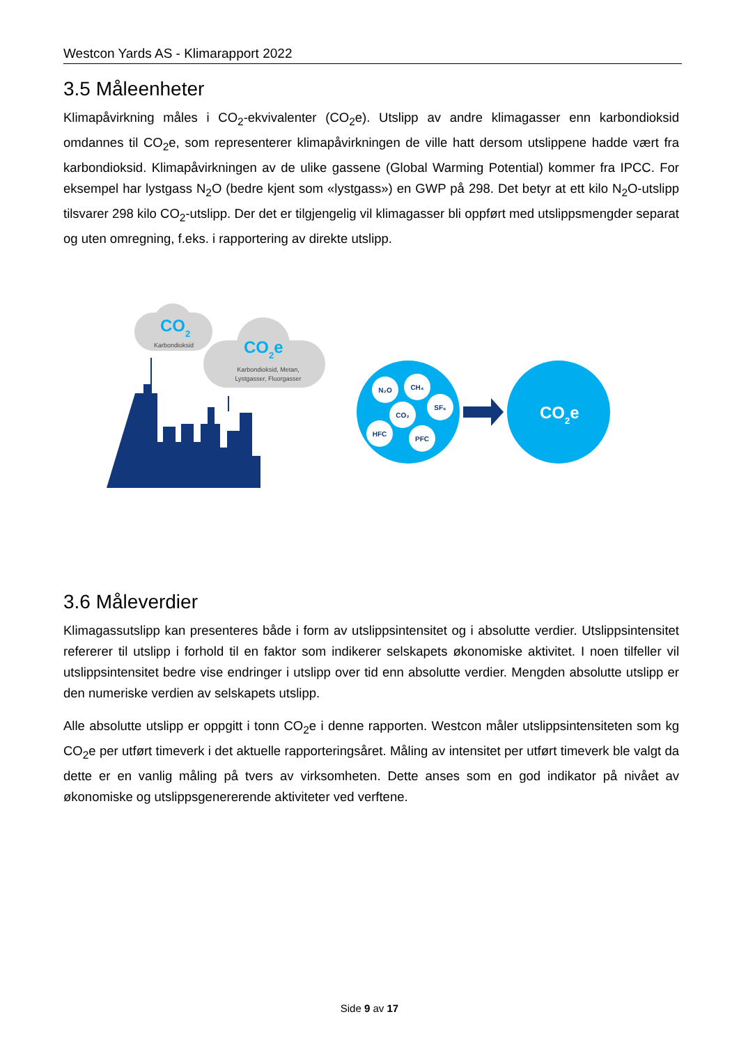Westcon Yards AS - Klimarapport 2022
3.5 Måleenheter
Klimapåvirkning måles i CO<sub>2</sub>-ekvivalenter (CO<sub>2</sub>e). Utslipp av andre klimagasser enn karbondioksid omdannes til CO<sub>2</sub>e, som representerer klimapåvirkningen de ville hatt dersom utslippene hadde vært fra karbondioksid. Klimapåvirkningen av de ulike gassene (Global Warming Potential) kommer fra IPCC. For eksempel har lystgass N<sub>2</sub>O (bedre kjent som «lystgass») en GWP på 298. Det betyr at ett kilo N<sub>2</sub>O-utslipp tilsvarer 298 kilo CO<sub>2</sub>-utslipp. Der det er tilgjengelig vil klimagasser bli oppført med utslippsmengder separat og uten omregning, f.eks. i rapportering av direkte utslipp.
CO2
Karbondioksid
CO2e
Karbondioksid, Metan,
Lystgasser, Fluorgasser
N₂O
CH₄
SF₆
CO₂
HFC
PFC
CO2e
3.6 Måleverdier
Klimagassutslipp kan presenteres både i form av utslippsintensitet og i absolutte verdier. Utslippsintensitet refererer til utslipp i forhold til en faktor som indikerer selskapets økonomiske aktivitet. I noen tilfeller vil utslippsintensitet bedre vise endringer i utslipp over tid enn absolutte verdier. Mengden absolutte utslipp er den numeriske verdien av selskapets utslipp.
Alle absolutte utslipp er oppgitt i tonn CO<sub>2</sub>e i denne rapporten. Westcon måler utslippsintensiteten som kg CO<sub>2</sub>e per utført timeverk i det aktuelle rapporteringsåret. Måling av intensitet per utført timeverk ble valgt da dette er en vanlig måling på tvers av virksomheten. Dette anses som en god indikator på nivået av økonomiske og utslippsgenererende aktiviteter ved verftene.
Side 9 av 17